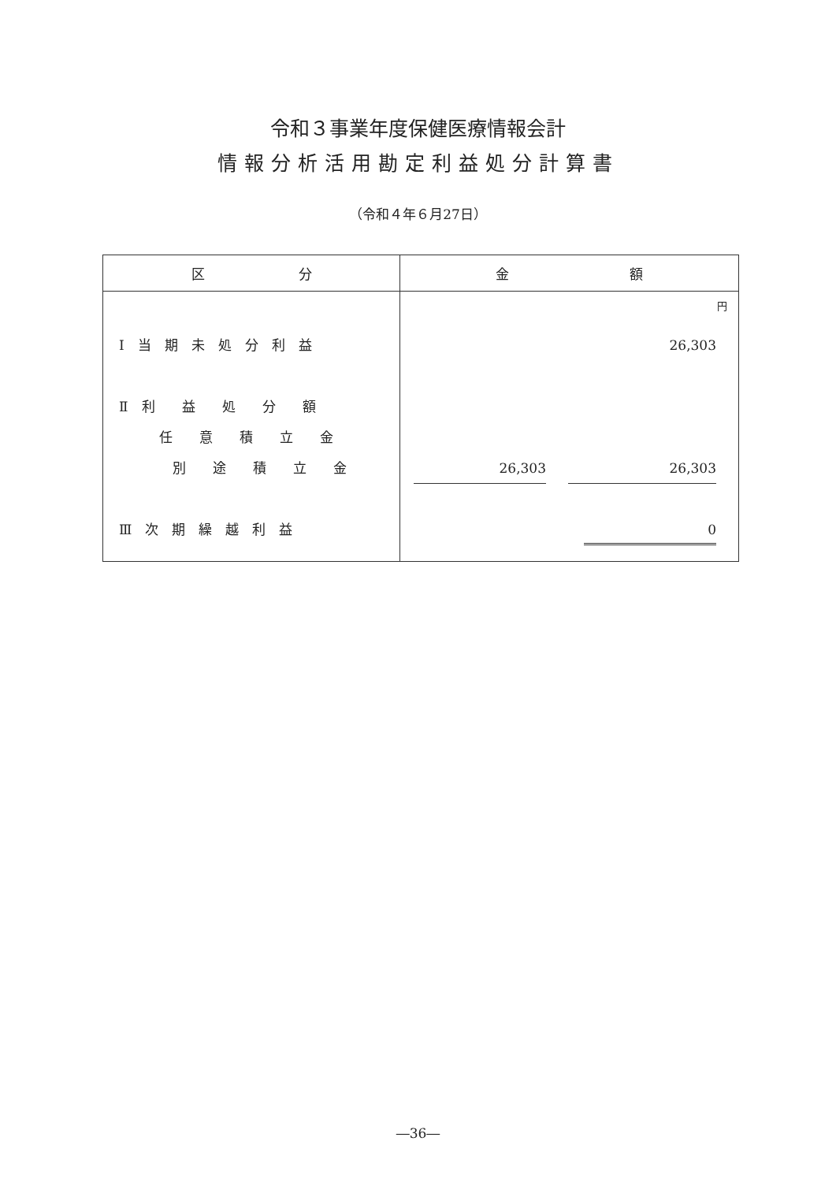令和３事業年度保健医療情報会計
情報分析活用勘定利益処分計算書
（令和４年６月27日）
| 区 分 | 金 額 |
| --- | --- |
| Ⅰ 当 期 未 処 分 利 益 Ⅱ 利 益 処 分 額 任 意 積 立 金 別 途 積 立 金 Ⅲ 次 期 繰 越 利 益 | 円 26,303 26,303 26,303 0 |
―36―